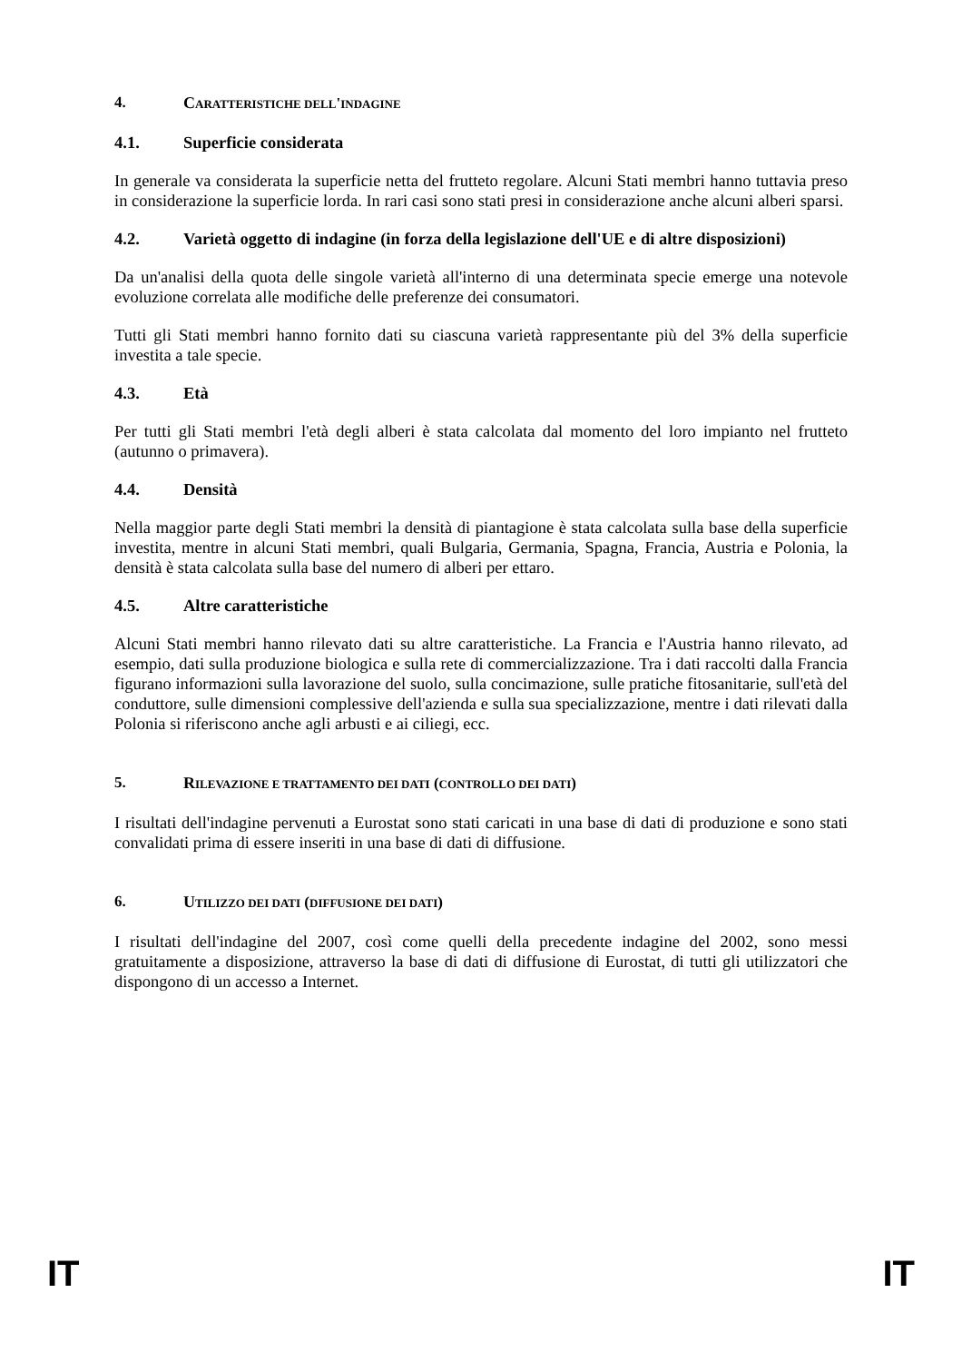4. CARATTERISTICHE DELL'INDAGINE
4.1. Superficie considerata
In generale va considerata la superficie netta del frutteto regolare. Alcuni Stati membri hanno tuttavia preso in considerazione la superficie lorda. In rari casi sono stati presi in considerazione anche alcuni alberi sparsi.
4.2. Varietà oggetto di indagine (in forza della legislazione dell'UE e di altre disposizioni)
Da un'analisi della quota delle singole varietà all'interno di una determinata specie emerge una notevole evoluzione correlata alle modifiche delle preferenze dei consumatori.
Tutti gli Stati membri hanno fornito dati su ciascuna varietà rappresentante più del 3% della superficie investita a tale specie.
4.3. Età
Per tutti gli Stati membri l'età degli alberi è stata calcolata dal momento del loro impianto nel frutteto (autunno o primavera).
4.4. Densità
Nella maggior parte degli Stati membri la densità di piantagione è stata calcolata sulla base della superficie investita, mentre in alcuni Stati membri, quali Bulgaria, Germania, Spagna, Francia, Austria e Polonia, la densità è stata calcolata sulla base del numero di alberi per ettaro.
4.5. Altre caratteristiche
Alcuni Stati membri hanno rilevato dati su altre caratteristiche. La Francia e l'Austria hanno rilevato, ad esempio, dati sulla produzione biologica e sulla rete di commercializzazione. Tra i dati raccolti dalla Francia figurano informazioni sulla lavorazione del suolo, sulla concimazione, sulle pratiche fitosanitarie, sull'età del conduttore, sulle dimensioni complessive dell'azienda e sulla sua specializzazione, mentre i dati rilevati dalla Polonia si riferiscono anche agli arbusti e ai ciliegi, ecc.
5. RILEVAZIONE E TRATTAMENTO DEI DATI (CONTROLLO DEI DATI)
I risultati dell'indagine pervenuti a Eurostat sono stati caricati in una base di dati di produzione e sono stati convalidati prima di essere inseriti in una base di dati di diffusione.
6. UTILIZZO DEI DATI (DIFFUSIONE DEI DATI)
I risultati dell'indagine del 2007, così come quelli della precedente indagine del 2002, sono messi gratuitamente a disposizione, attraverso la base di dati di diffusione di Eurostat, di tutti gli utilizzatori che dispongono di un accesso a Internet.
IT IT